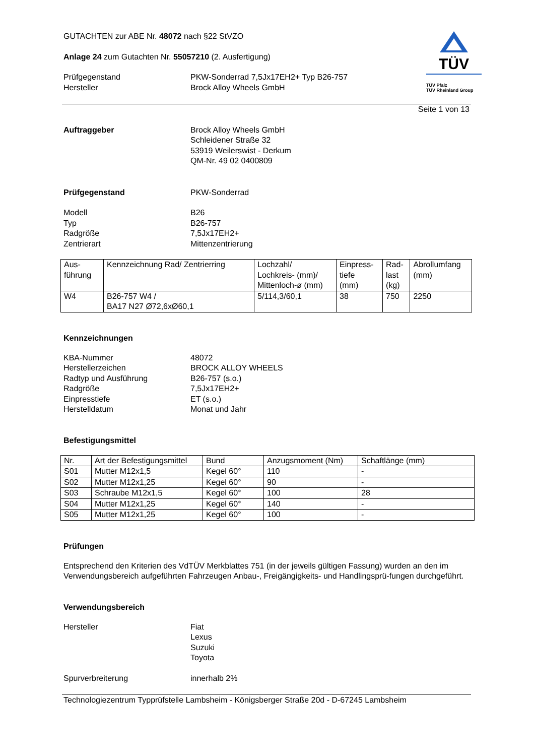GUTACHTEN zur ABE Nr. 48072 nach §22 StVZO
Anlage 24 zum Gutachten Nr. 55057210 (2. Ausfertigung)
Prüfgegenstand PKW-Sonderrad 7,5Jx17EH2+ Typ B26-757
Hersteller Brock Alloy Wheels GmbH
TÜV
TÜV Pfalz
TÜV Rheinland Group
Seite 1 von 13
Auftraggeber Brock Alloy Wheels GmbH
Schleidener Straße 32
53919 Weilerswist - Derkum
QM-Nr. 49 02 0400809
Prüfgegenstand PKW-Sonderrad
Modell
Typ
Radgröße
Zentrierart
B26
B26-757
7,5Jx17EH2+
Mittenzentrierung
| Aus- führung | Kennzeichnung Rad/ Zentrierring | Lochzahl/ Lochkreis- (mm)/ Mittenloch-ø (mm) | Einpress- tiefe (mm) | Rad- last (kg) | Abrollumfang (mm) |
| W4 | B26-757 W4 / BA17 N27 Ø72,6xØ60,1 | 5/114,3/60,1 | 38 | 750 | 2250 |
Kennzeichnungen
KBA-Nummer
Herstellerzeichen
Radtyp und Ausführung
Radgröße
Einpresstiefe
Herstelldatum
48072
BROCK ALLOY WHEELS
B26-757 (s.o.)
7,5Jx17EH2+
ET (s.o.)
Monat und Jahr
Befestigungsmittel
| Nr. | Art der Befestigungsmittel | Bund | Anzugsmoment (Nm) | Schaftlänge (mm) |
| S01 | Mutter M12x1,5 | Kegel 60° | 110 | - |
| S02 | Mutter M12x1,25 | Kegel 60° | 90 | - |
| S03 | Schraube M12x1,5 | Kegel 60° | 100 | 28 |
| S04 | Mutter M12x1,25 | Kegel 60° | 140 | - |
| S05 | Mutter M12x1,25 | Kegel 60° | 100 | - |
Prüfungen
Entsprechend den Kriterien des VdTÜV Merkblattes 751 (in der jeweils gültigen Fassung) wurden an den im Verwendungsbereich aufgeführten Fahrzeugen Anbau-, Freigängigkeits- und Handlingsprü-fungen durchgeführt.
Verwendungsbereich
Hersteller Fiat
Lexus
Suzuki
Toyota
Spurverbreiterung innerhalb 2%
Technologiezentrum Typprüfstelle Lambsheim - Königsberger Straße 20d - D-67245 Lambsheim